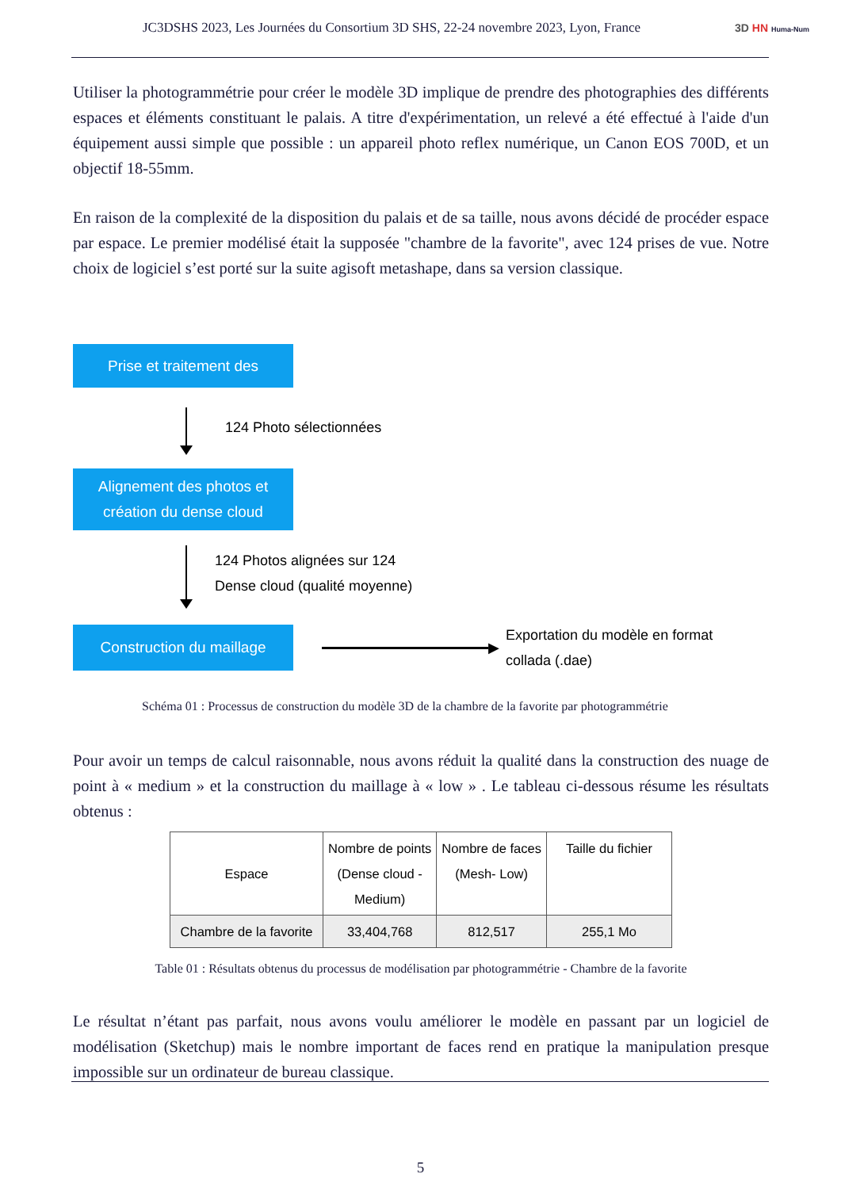JC3DSHS 2023, Les Journées du Consortium 3D SHS, 22-24 novembre 2023, Lyon, France 3D HN Huma-Num
Utiliser la photogrammétrie pour créer le modèle 3D implique de prendre des photographies des différents espaces et éléments constituant le palais. A titre d'expérimentation, un relevé a été effectué à l'aide d'un équipement aussi simple que possible : un appareil photo reflex numérique, un Canon EOS 700D, et un objectif 18-55mm.
En raison de la complexité de la disposition du palais et de sa taille, nous avons décidé de procéder espace par espace. Le premier modélisé était la supposée "chambre de la favorite", avec 124 prises de vue. Notre choix de logiciel s’est porté sur la suite agisoft metashape, dans sa version classique.
Prise et traitement des
124 Photo sélectionnées
Alignement des photos et
création du dense cloud
124 Photos alignées sur 124
Dense cloud (qualité moyenne)
Construction du maillage
▶ Exportation du modèle en format
collada (.dae)
Schéma 01 : Processus de construction du modèle 3D de la chambre de la favorite par photogrammétrie
Pour avoir un temps de calcul raisonnable, nous avons réduit la qualité dans la construction des nuage de point à « medium » et la construction du maillage à « low » . Le tableau ci-dessous résume les résultats obtenus :
| Espace | Nombre de points (Dense cloud - Medium) | Nombre de faces (Mesh- Low) | Taille du fichier |
| --- | --- | --- | --- |
| Chambre de la favorite | 33,404,768 | 812,517 | 255,1 Mo |
Table 01 : Résultats obtenus du processus de modélisation par photogrammétrie - Chambre de la favorite
Le résultat n’étant pas parfait, nous avons voulu améliorer le modèle en passant par un logiciel de modélisation (Sketchup) mais le nombre important de faces rend en pratique la manipulation presque impossible sur un ordinateur de bureau classique.
5